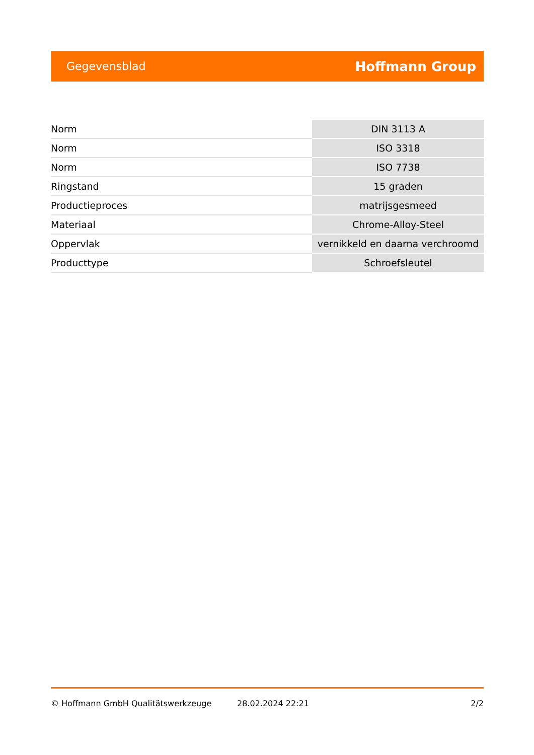Gegevensblad Hoffmann Group
| Norm | DIN 3113 A |
| Norm | ISO 3318 |
| Norm | ISO 7738 |
| Ringstand | 15 graden |
| Productieproces | matrijsgesmeed |
| Materiaal | Chrome-Alloy-Steel |
| Oppervlak | vernikkeld en daarna verchroomd |
| Producttype | Schroefsleutel |
© Hoffmann GmbH Qualitätswerkzeuge 28.02.2024 22:21 2/2